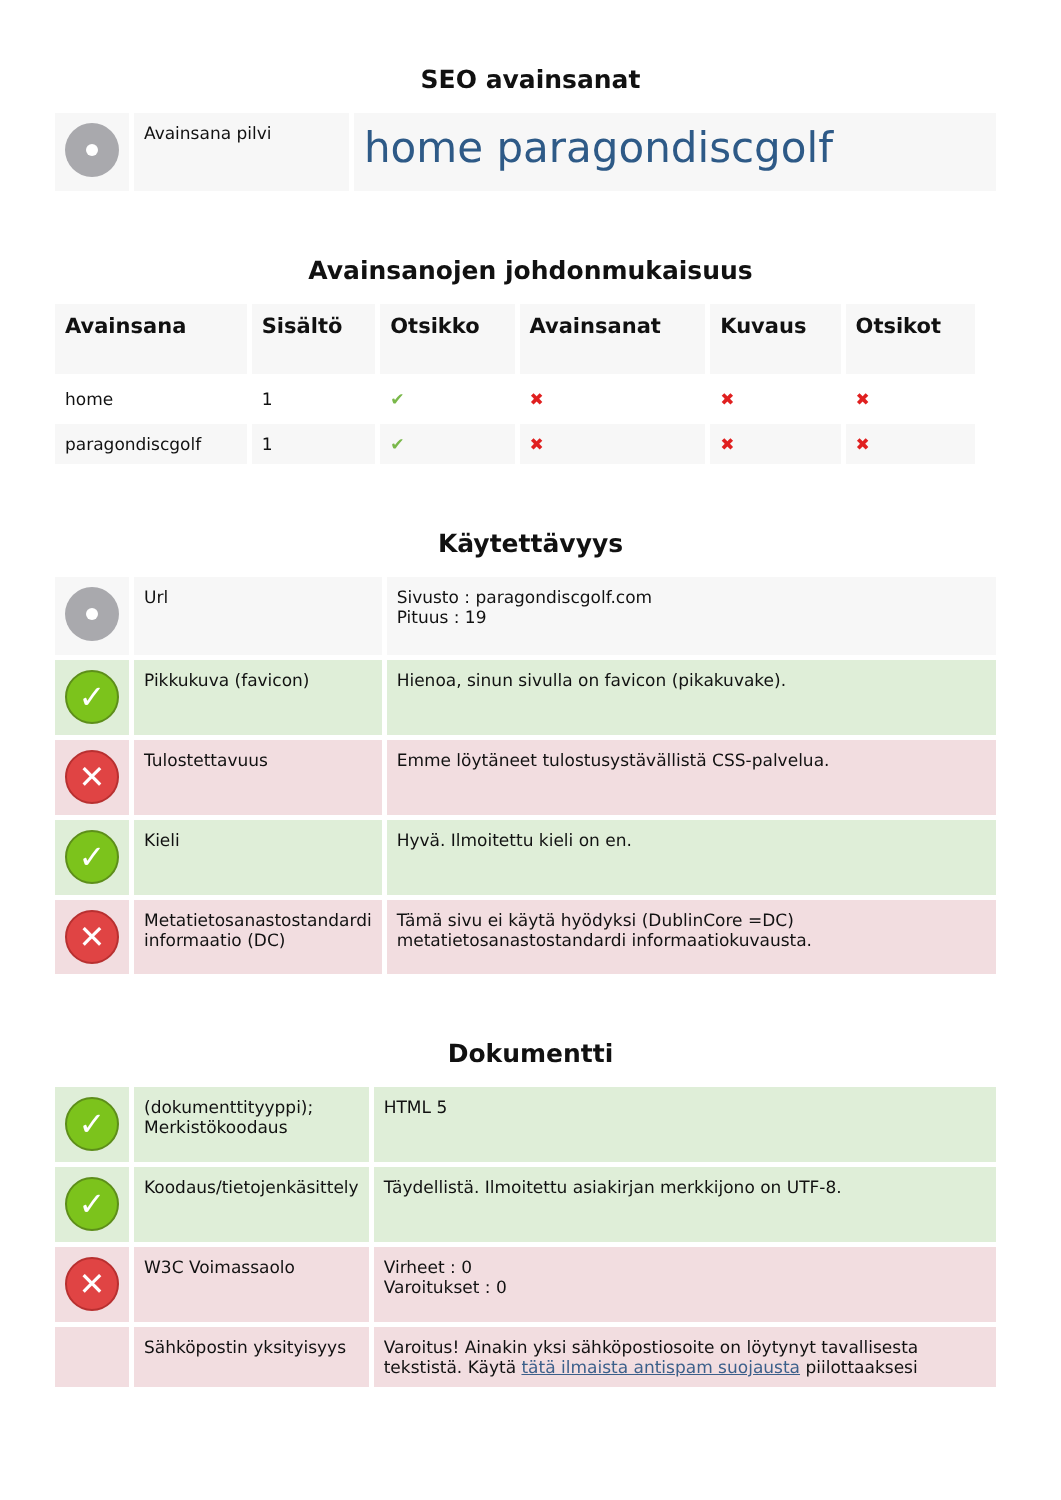SEO avainsanat
| | Avainsana pilvi | home paragondiscgolf |
Avainsanojen johdonmukaisuus
| Avainsana | Sisältö | Otsikko | Avainsanat | Kuvaus | Otsikot |
| --- | --- | --- | --- | --- | --- |
| home | 1 | ✔ | ✖ | ✖ | ✖ |
| paragondiscgolf | 1 | ✔ | ✖ | ✖ | ✖ |
Käytettävyys
| | Url | Sivusto : paragondiscgolf.com Pituus : 19 |
| ✓ | Pikkukuva (favicon) | Hienoa, sinun sivulla on favicon (pikakuvake). |
| ✕ | Tulostettavuus | Emme löytäneet tulostusystävällistä CSS-palvelua. |
| ✓ | Kieli | Hyvä. Ilmoitettu kieli on en. |
| ✕ | Metatietosanastostandardi informaatio (DC) | Tämä sivu ei käytä hyödyksi (DublinCore =DC) metatietosanastostandardi informaatiokuvausta. |
Dokumentti
| ✓ | (dokumenttityyppi); Merkistökoodaus | HTML 5 |
| ✓ | Koodaus/tietojenkäsittely | Täydellistä. Ilmoitettu asiakirjan merkkijono on UTF-8. |
| ✕ | W3C Voimassaolo | Virheet : 0 Varoitukset : 0 |
| | Sähköpostin yksityisyys | Varoitus! Ainakin yksi sähköpostiosoite on löytynyt tavallisesta tekstistä. Käytä tätä ilmaista antispam suojausta piilottaaksesi |